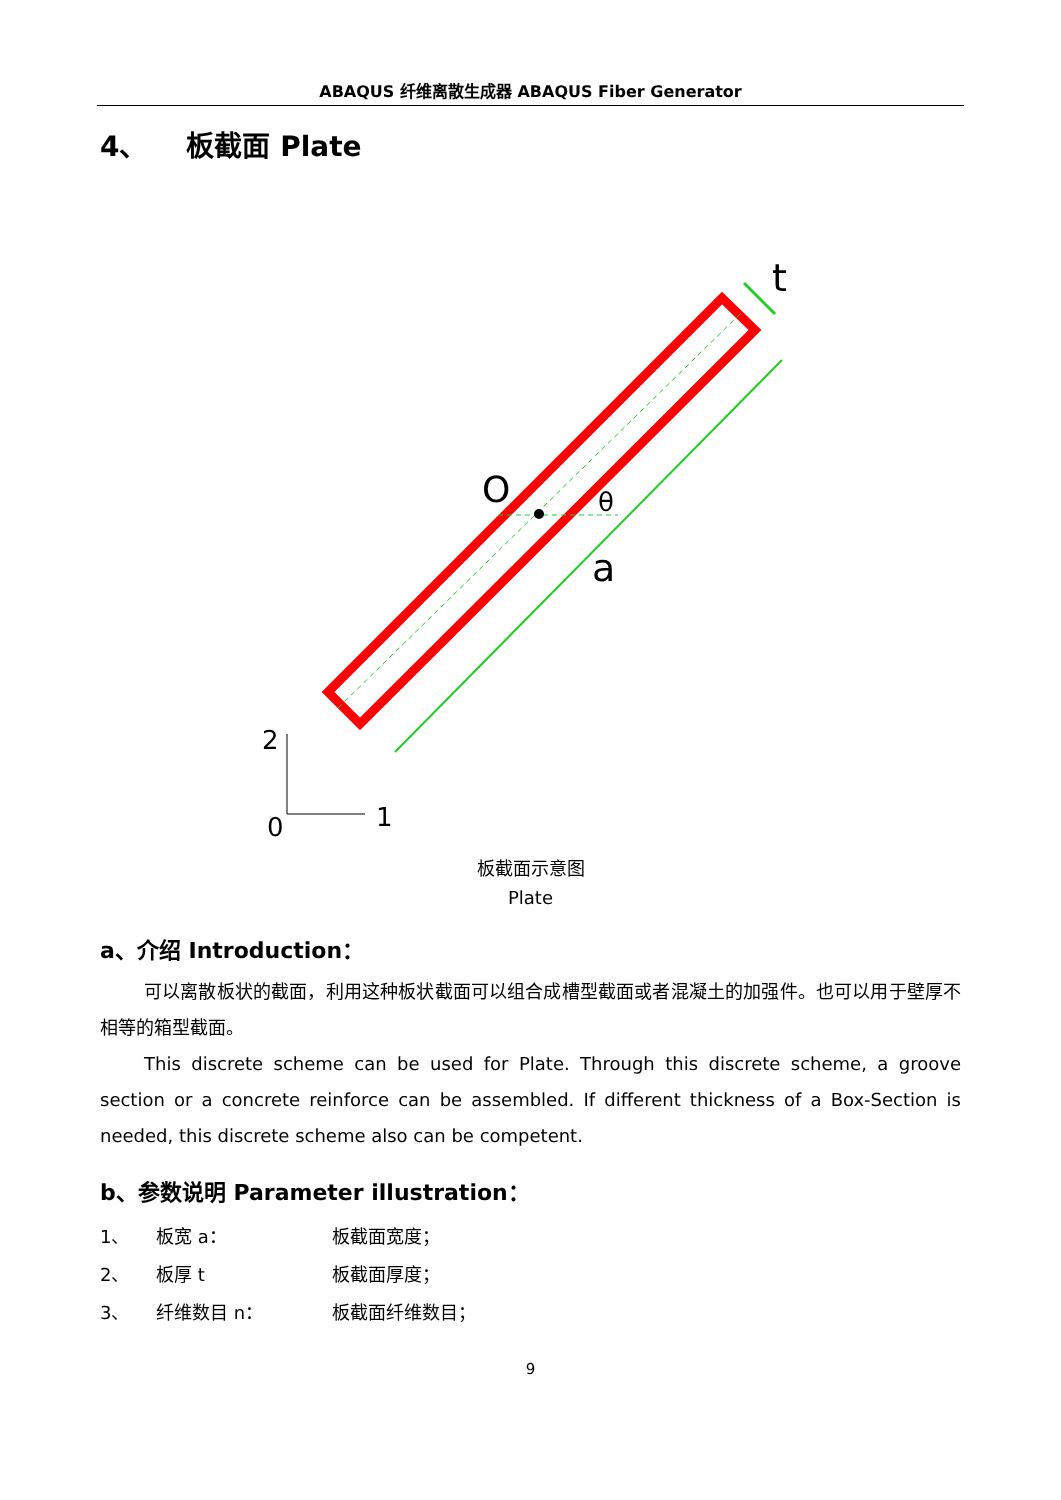ABAQUS 纤维离散生成器 ABAQUS Fiber Generator
4、 板截面 Plate
O
θ
a
t
2
0
1
板截面示意图
Plate
a、介绍 Introduction：
可以离散板状的截面，利用这种板状截面可以组合成槽型截面或者混凝土的加强件。也可以用于壁厚不相等的箱型截面。
This discrete scheme can be used for Plate. Through this discrete scheme, a groove section or a concrete reinforce can be assembled. If different thickness of a Box-Section is needed, this discrete scheme also can be competent.
b、参数说明 Parameter illustration：
| 1、 | 板宽 a： | 板截面宽度； |
| 2、 | 板厚 t | 板截面厚度； |
| 3、 | 纤维数目 n： | 板截面纤维数目； |
9